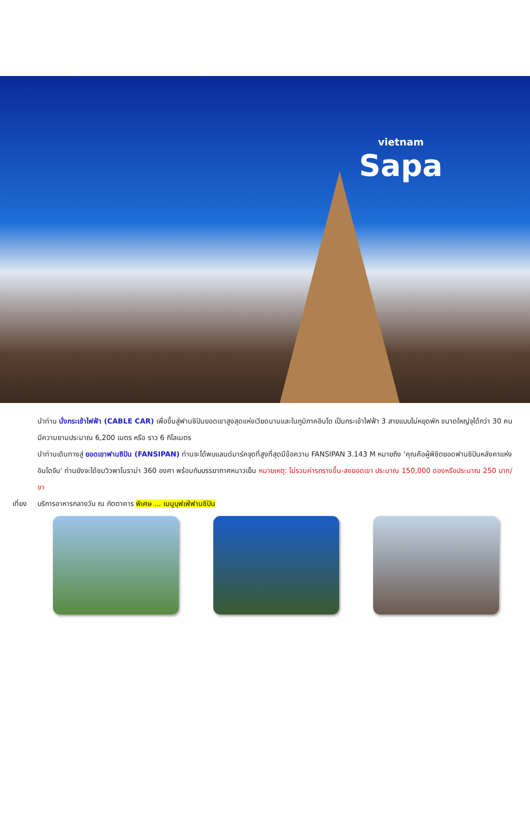vietnam
Sapa
นำท่าน นั่งกระเช้าไฟฟ้า (CABLE CAR) เพื่อขึ้นสู่ฟานซิปันยอดเขาสูงสุดแห่งเวียดนามและในภูมิภาคอินโด เป็นกระเช้าไฟฟ้า 3 สายแบบไม่หยุดพัก ขนาดใหญ่จุได้กว่า 30 คน มีความยามประมาณ 6,200 เมตร หรือ ราว 6 กิโลเมตร
นำท่านเดินทางสู่ ยอดเขาฟานซิปัน (FANSIPAN) ท่านจะได้พบแลนด์มาร์คจุดที่สูงที่สุดมีข้อความ FANSIPAN 3.143 M หมายถึง 'คุณคือผู้พิชิตยอดฟานซิปันหลังคาแห่งอินโดจีน' ท่านยังจะได้ชมวิวพาโนราม่า 360 องศา พร้อมกับบรรยากาศหนาวเย็น หมายเหตุ: ไม่รวมค่ารถรางขึ้น-ลงยอดเขา ประมาณ 150,000 ดองหรือประมาณ 250 บาท/ขา
เที่ยง บริการอาหารกลางวัน ณ ภัตตาคาร พิเศษ ... เมนูบุฟเฟ่ฟานซิปัน